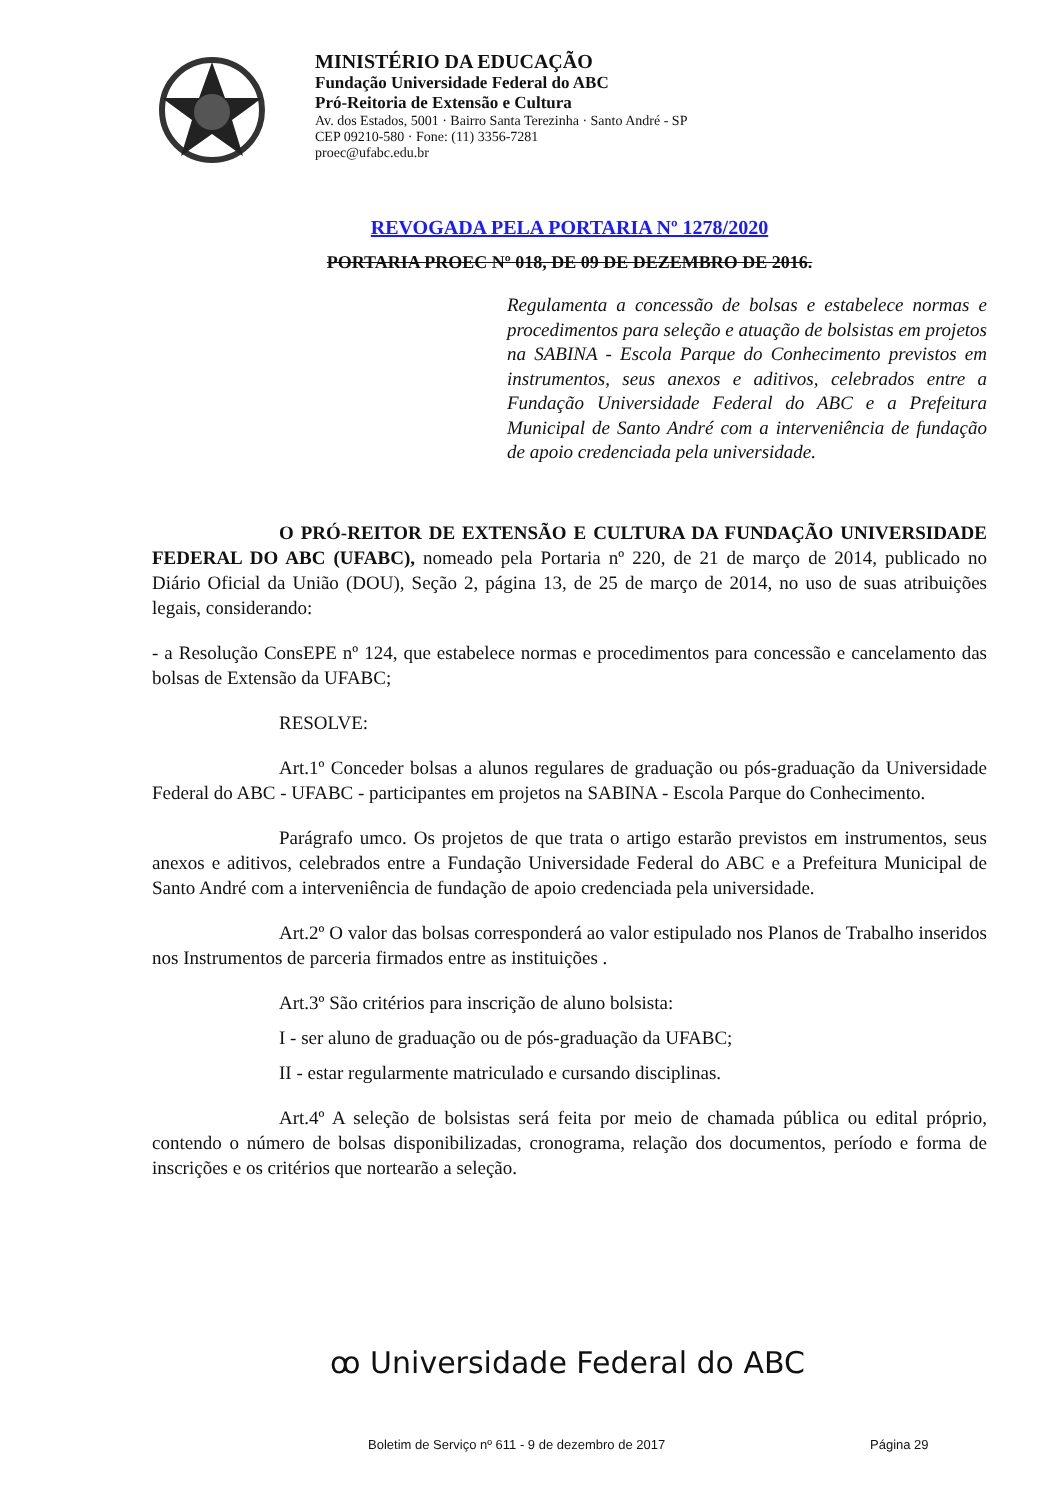MINISTÉRIO DA EDUCAÇÃO
Fundação Universidade Federal do ABC
Pró-Reitoria de Extensão e Cultura
Av. dos Estados, 5001 · Bairro Santa Terezinha · Santo André - SP
CEP 09210-580 · Fone: (11) 3356-7281
proec@ufabc.edu.br
REVOGADA PELA PORTARIA Nº 1278/2020
PORTARIA PROEC Nº 018, DE 09 DE DEZEMBRO DE 2016.
Regulamenta a concessão de bolsas e estabelece normas e procedimentos para seleção e atuação de bolsistas em projetos na SABINA - Escola Parque do Conhecimento previstos em instrumentos, seus anexos e aditivos, celebrados entre a Fundação Universidade Federal do ABC e a Prefeitura Municipal de Santo André com a interveniência de fundação de apoio credenciada pela universidade.
O PRÓ-REITOR DE EXTENSÃO E CULTURA DA FUNDAÇÃO UNIVERSIDADE FEDERAL DO ABC (UFABC), nomeado pela Portaria nº 220, de 21 de março de 2014, publicado no Diário Oficial da União (DOU), Seção 2, página 13, de 25 de março de 2014, no uso de suas atribuições legais, considerando:
- a Resolução ConsEPE nº 124, que estabelece normas e procedimentos para concessão e cancelamento das bolsas de Extensão da UFABC;
RESOLVE:
Art.1º Conceder bolsas a alunos regulares de graduação ou pós-graduação da Universidade Federal do ABC - UFABC - participantes em projetos na SABINA - Escola Parque do Conhecimento.
Parágrafo umco. Os projetos de que trata o artigo estarão previstos em instrumentos, seus anexos e aditivos, celebrados entre a Fundação Universidade Federal do ABC e a Prefeitura Municipal de Santo André com a interveniência de fundação de apoio credenciada pela universidade.
Art.2º O valor das bolsas corresponderá ao valor estipulado nos Planos de Trabalho inseridos nos Instrumentos de parceria firmados entre as instituições .
Art.3º São critérios para inscrição de aluno bolsista:
I - ser aluno de graduação ou de pós-graduação da UFABC;
II - estar regularmente matriculado e cursando disciplinas.
Art.4º A seleção de bolsistas será feita por meio de chamada pública ou edital próprio, contendo o número de bolsas disponibilizadas, cronograma, relação dos documentos, período e forma de inscrições e os critérios que nortearão a seleção.
ꝏ Universidade Federal do ABC
Boletim de Serviço nº 611 - 9 de dezembro de 2017
Página 29